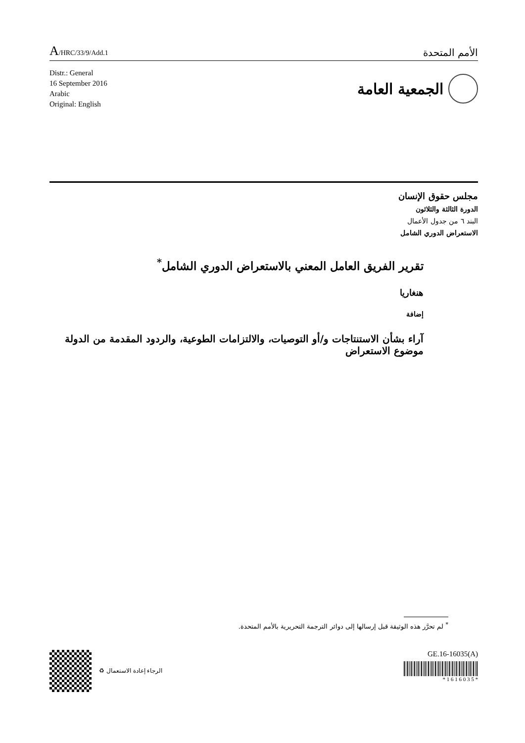A/HRC/33/9/Add.1
الأمم المتحدة
Distr.: General
16 September 2016
Arabic
Original: English
الجمعية العامة
مجلس حقوق الإنسان
الدورة الثالثة والثلاثون
البند ٦ من جدول الأعمال
الاستعراض الدوري الشامل
تقرير الفريق العامل المعني بالاستعراض الدوري الشامل<sup>*</sup>
هنغاريا
إضافة
آراء بشأن الاستنتاجات و/أو التوصيات، والالتزامات الطوعية، والردود المقدمة من الدولة موضوع الاستعراض
<sup>*</sup> لم تحرَّر هذه الوثيقة قبل إرسالها إلى دوائر الترجمة التحريرية بالأمم المتحدة.
♻ الرجاء إعادة الاستعمال
GE.16-16035(A)
* 1 6 1 6 0 3 5 *